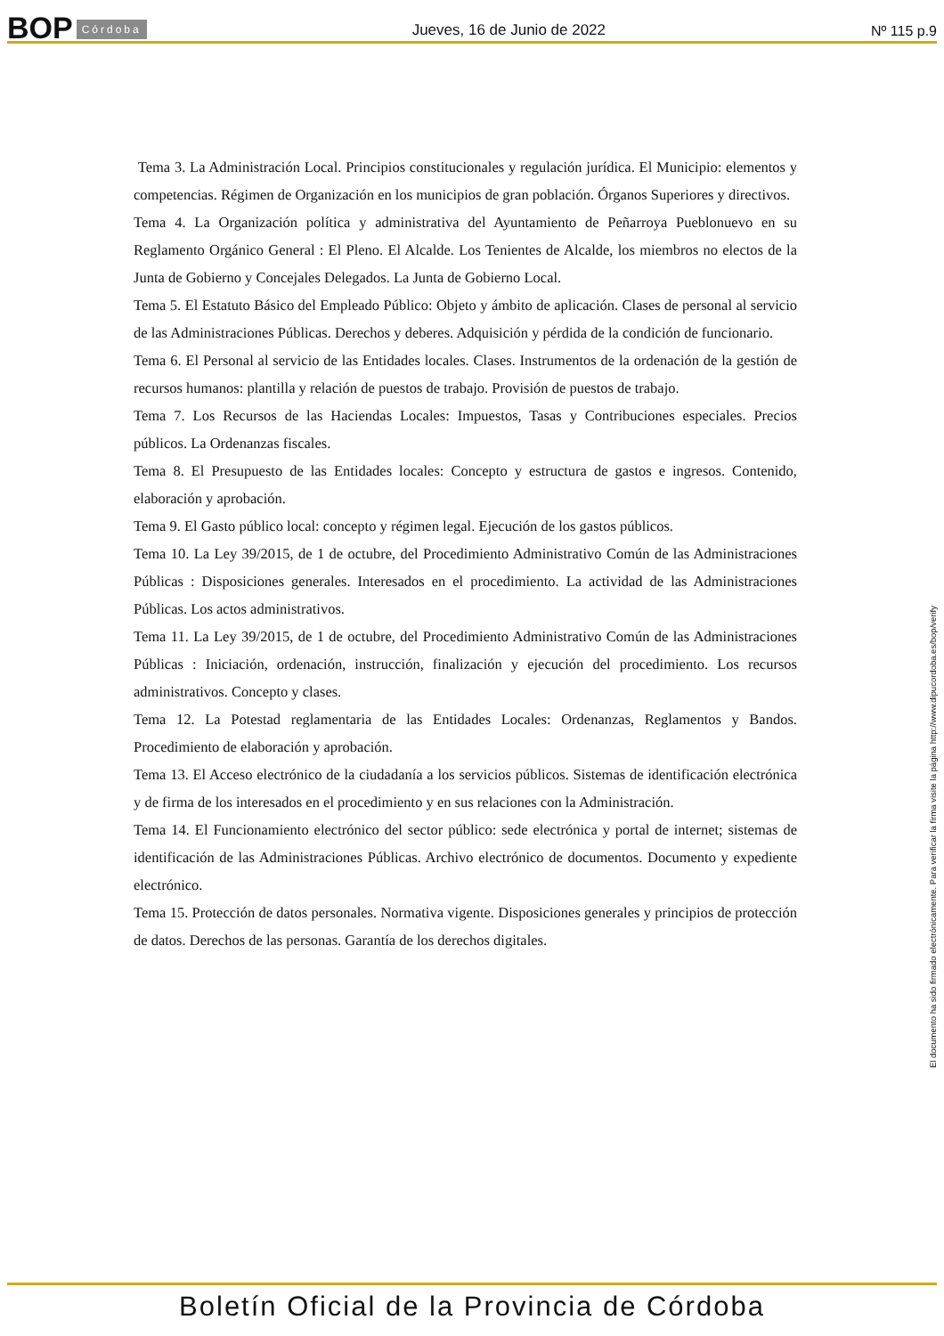BOP Córdoba
Jueves, 16 de Junio de 2022 Nº 115 p.9
Tema 3. La Administración Local. Principios constitucionales y regulación jurídica. El Municipio: elementos y competencias. Régimen de Organización en los municipios de gran población. Órganos Superiores y directivos.
Tema 4. La Organización política y administrativa del Ayuntamiento de Peñarroya Pueblonuevo en su Reglamento Orgánico General : El Pleno. El Alcalde. Los Tenientes de Alcalde, los miembros no electos de la Junta de Gobierno y Concejales Delegados. La Junta de Gobierno Local.
Tema 5. El Estatuto Básico del Empleado Público: Objeto y ámbito de aplicación. Clases de personal al servicio de las Administraciones Públicas. Derechos y deberes. Adquisición y pérdida de la condición de funcionario.
Tema 6. El Personal al servicio de las Entidades locales. Clases. Instrumentos de la ordenación de la gestión de recursos humanos: plantilla y relación de puestos de trabajo. Provisión de puestos de trabajo.
Tema 7. Los Recursos de las Haciendas Locales: Impuestos, Tasas y Contribuciones especiales. Precios públicos. La Ordenanzas fiscales.
Tema 8. El Presupuesto de las Entidades locales: Concepto y estructura de gastos e ingresos. Contenido, elaboración y aprobación.
Tema 9. El Gasto público local: concepto y régimen legal. Ejecución de los gastos públicos.
Tema 10. La Ley 39/2015, de 1 de octubre, del Procedimiento Administrativo Común de las Administraciones Públicas : Disposiciones generales. Interesados en el procedimiento. La actividad de las Administraciones Públicas. Los actos administrativos.
Tema 11. La Ley 39/2015, de 1 de octubre, del Procedimiento Administrativo Común de las Administraciones Públicas : Iniciación, ordenación, instrucción, finalización y ejecución del procedimiento. Los recursos administrativos. Concepto y clases.
Tema 12. La Potestad reglamentaria de las Entidades Locales: Ordenanzas, Reglamentos y Bandos. Procedimiento de elaboración y aprobación.
Tema 13. El Acceso electrónico de la ciudadanía a los servicios públicos. Sistemas de identificación electrónica y de firma de los interesados en el procedimiento y en sus relaciones con la Administración.
Tema 14. El Funcionamiento electrónico del sector público: sede electrónica y portal de internet; sistemas de identificación de las Administraciones Públicas. Archivo electrónico de documentos. Documento y expediente electrónico.
Tema 15. Protección de datos personales. Normativa vigente. Disposiciones generales y principios de protección de datos. Derechos de las personas. Garantía de los derechos digitales.
El documento ha sido firmado electrónicamente. Para verificar la firma visite la página http://www.dipucordoba.es/bop/verify
Boletín Oficial de la Provincia de Córdoba